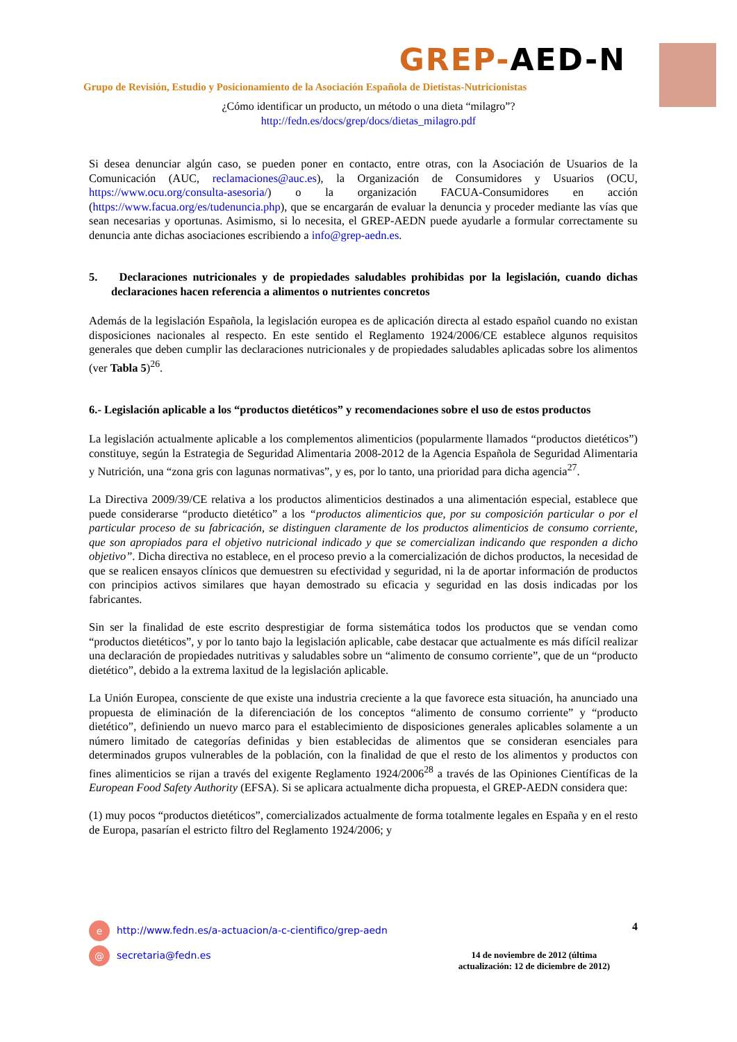GREP-AED-N
Grupo de Revisión, Estudio y Posicionamiento de la Asociación Española de Dietistas-Nutricionistas
¿Cómo identificar un producto, un método o una dieta “milagro”?
http://fedn.es/docs/grep/docs/dietas_milagro.pdf
Si desea denunciar algún caso, se pueden poner en contacto, entre otras, con la Asociación de Usuarios de la Comunicación (AUC, reclamaciones@auc.es), la Organización de Consumidores y Usuarios (OCU, https://www.ocu.org/consulta-asesoria/) o la organización FACUA-Consumidores en acción (https://www.facua.org/es/tudenuncia.php), que se encargarán de evaluar la denuncia y proceder mediante las vías que sean necesarias y oportunas. Asimismo, si lo necesita, el GREP-AEDN puede ayudarle a formular correctamente su denuncia ante dichas asociaciones escribiendo a info@grep-aedn.es.
5. Declaraciones nutricionales y de propiedades saludables prohibidas por la legislación, cuando dichas declaraciones hacen referencia a alimentos o nutrientes concretos
Además de la legislación Española, la legislación europea es de aplicación directa al estado español cuando no existan disposiciones nacionales al respecto. En este sentido el Reglamento 1924/2006/CE establece algunos requisitos generales que deben cumplir las declaraciones nutricionales y de propiedades saludables aplicadas sobre los alimentos (ver Tabla 5)<sup>26</sup>.
6.- Legislación aplicable a los “productos dietéticos” y recomendaciones sobre el uso de estos productos
La legislación actualmente aplicable a los complementos alimenticios (popularmente llamados “productos dietéticos”) constituye, según la Estrategia de Seguridad Alimentaria 2008-2012 de la Agencia Española de Seguridad Alimentaria y Nutrición, una “zona gris con lagunas normativas”, y es, por lo tanto, una prioridad para dicha agencia<sup>27</sup>.
La Directiva 2009/39/CE relativa a los productos alimenticios destinados a una alimentación especial, establece que puede considerarse “producto dietético” a los “productos alimenticios que, por su composición particular o por el particular proceso de su fabricación, se distinguen claramente de los productos alimenticios de consumo corriente, que son apropiados para el objetivo nutricional indicado y que se comercializan indicando que responden a dicho objetivo”. Dicha directiva no establece, en el proceso previo a la comercialización de dichos productos, la necesidad de que se realicen ensayos clínicos que demuestren su efectividad y seguridad, ni la de aportar información de productos con principios activos similares que hayan demostrado su eficacia y seguridad en las dosis indicadas por los fabricantes.
Sin ser la finalidad de este escrito desprestigiar de forma sistemática todos los productos que se vendan como “productos dietéticos”, y por lo tanto bajo la legislación aplicable, cabe destacar que actualmente es más difícil realizar una declaración de propiedades nutritivas y saludables sobre un “alimento de consumo corriente”, que de un “producto dietético”, debido a la extrema laxitud de la legislación aplicable.
La Unión Europea, consciente de que existe una industria creciente a la que favorece esta situación, ha anunciado una propuesta de eliminación de la diferenciación de los conceptos “alimento de consumo corriente” y “producto dietético”, definiendo un nuevo marco para el establecimiento de disposiciones generales aplicables solamente a un número limitado de categorías definidas y bien establecidas de alimentos que se consideran esenciales para determinados grupos vulnerables de la población, con la finalidad de que el resto de los alimentos y productos con fines alimenticios se rijan a través del exigente Reglamento 1924/2006<sup>28</sup> a través de las Opiniones Científicas de la European Food Safety Authority (EFSA). Si se aplicara actualmente dicha propuesta, el GREP-AEDN considera que:
(1) muy pocos “productos dietéticos”, comercializados actualmente de forma totalmente legales en España y en el resto de Europa, pasarían el estricto filtro del Reglamento 1924/2006; y
4
e http://www.fedn.es/a-actuacion/a-c-cientifico/grep-aedn
@ secretaria@fedn.es
14 de noviembre de 2012 (última
actualización: 12 de diciembre de 2012)